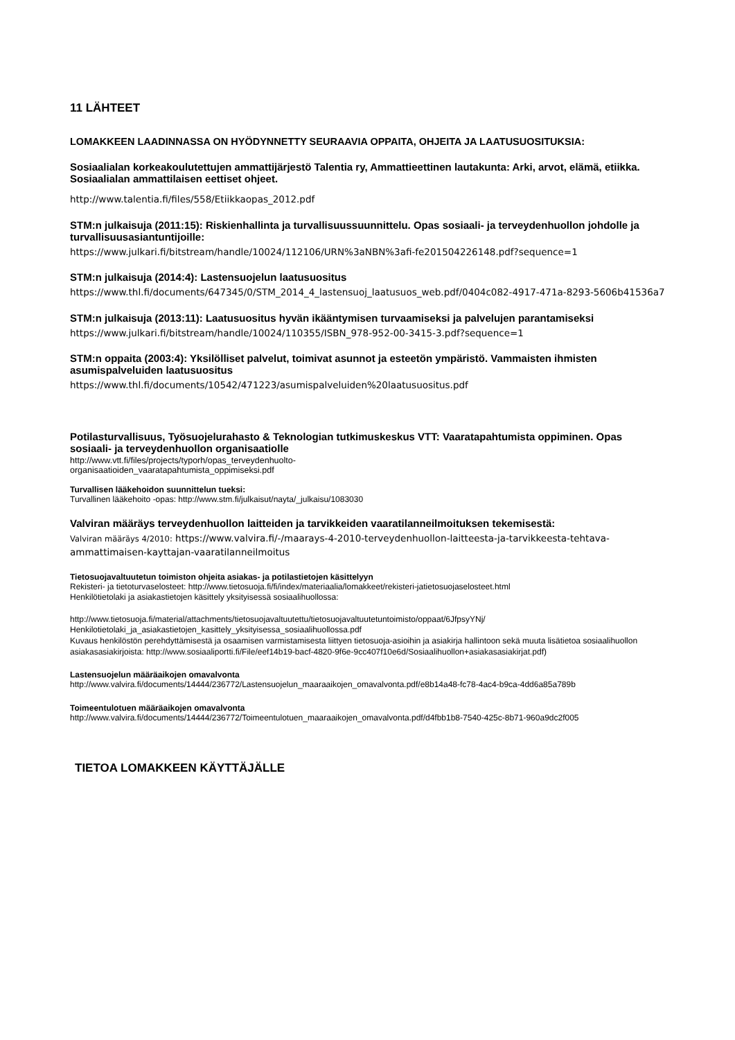11 LÄHTEET
LOMAKKEEN LAADINNASSA ON HYÖDYNNETTY SEURAAVIA OPPAITA, OHJEITA JA LAATUSUOSITUKSIA:
Sosiaalialan korkeakoulutettujen ammattijärjestö Talentia ry, Ammattieettinen lautakunta: Arki, arvot, elämä, etiikka. Sosiaalialan ammattilaisen eettiset ohjeet.
http://www.talentia.fi/files/558/Etiikkaopas_2012.pdf
STM:n julkaisuja (2011:15): Riskienhallinta ja turvallisuussuunnittelu. Opas sosiaali- ja terveydenhuollon johdolle ja turvallisuusasiantuntijoille:
https://www.julkari.fi/bitstream/handle/10024/112106/URN%3aNBN%3afi-fe201504226148.pdf?sequence=1
STM:n julkaisuja (2014:4): Lastensuojelun laatusuositus
https://www.thl.fi/documents/647345/0/STM_2014_4_lastensuoj_laatusuos_web.pdf/0404c082-4917-471a-8293-5606b41536a7
STM:n julkaisuja (2013:11): Laatusuositus hyvän ikääntymisen turvaamiseksi ja palvelujen parantamiseksi
https://www.julkari.fi/bitstream/handle/10024/110355/ISBN_978-952-00-3415-3.pdf?sequence=1
STM:n oppaita (2003:4): Yksilölliset palvelut, toimivat asunnot ja esteetön ympäristö. Vammaisten ihmisten asumispalveluiden laatusuositus
https://www.thl.fi/documents/10542/471223/asumispalveluiden%20laatusuositus.pdf
Potilasturvallisuus, Työsuojelurahasto & Teknologian tutkimuskeskus VTT: Vaaratapahtumista oppiminen. Opas sosiaali- ja terveydenhuollon organisaatiolle
http://www.vtt.fi/files/projects/typorh/opas_terveydenhuolto-
organisaatioiden_vaaratapahtumista_oppimiseksi.pdf
Turvallisen lääkehoidon suunnittelun tueksi:
Turvallinen lääkehoito -opas: http://www.stm.fi/julkaisut/nayta/_julkaisu/1083030
Valviran määräys terveydenhuollon laitteiden ja tarvikkeiden vaaratilanneilmoituksen tekemisestä:
Valviran määräys 4/2010: https://www.valvira.fi/-/maarays-4-2010-terveydenhuollon-laitteesta-ja-tarvikkeesta-tehtava-ammattimaisen-kayttajan-vaaratilanneilmoitus
Tietosuojavaltuutetun toimiston ohjeita asiakas- ja potilastietojen käsittelyyn
Rekisteri- ja tietoturvaselosteet: http://www.tietosuoja.fi/fi/index/materiaalia/lomakkeet/rekisteri-jatietosuojaselosteet.html
Henkilötietolaki ja asiakastietojen käsittely yksityisessä sosiaalihuollossa:
http://www.tietosuoja.fi/material/attachments/tietosuojavaltuutettu/tietosuojavaltuutetuntoimisto/oppaat/6JfpsyYNj/
Henkilotietolaki_ja_asiakastietojen_kasittely_yksityisessa_sosiaalihuollossa.pdf
Kuvaus henkilöstön perehdyttämisestä ja osaamisen varmistamisesta liittyen tietosuoja-asioihin ja asiakirja hallintoon sekä muuta lisätietoa sosiaalihuollon asiakasasiakirjoista: http://www.sosiaaliportti.fi/File/eef14b19-bacf-4820-9f6e-9cc407f10e6d/Sosiaalihuollon+asiakasasiakirjat.pdf)
Lastensuojelun määräaikojen omavalvonta
http://www.valvira.fi/documents/14444/236772/Lastensuojelun_maaraaikojen_omavalvonta.pdf/e8b14a48-fc78-4ac4-b9ca-4dd6a85a789b
Toimeentulotuen määräaikojen omavalvonta
http://www.valvira.fi/documents/14444/236772/Toimeentulotuen_maaraaikojen_omavalvonta.pdf/d4fbb1b8-7540-425c-8b71-960a9dc2f005
TIETOA LOMAKKEEN KÄYTTÄJÄLLE